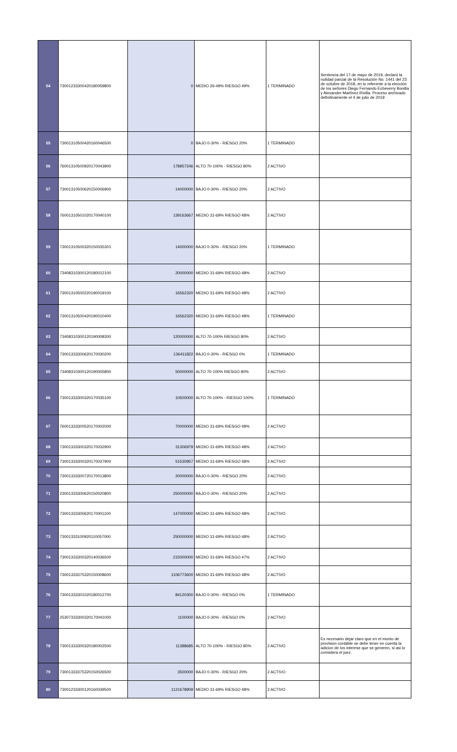| 54 | 73001233300420180059800 | 0 | MEDIO 26-49% RIESGO 49% | 1 TERMINADO | Sentencia del 17 de mayo de 2019, declaró la nulidad parcial de la Resolución No. 1441 del 23 de octubre de 2018, en lo referente a la elección de los señores Diego Fernando Echeverry Bonilla y Alexander Martínez Rivilla. Proceso archivado definitivamente el 4 de julio de 2019 |
| 55 | 73001310500420160046500 | 0 | BAJO 0-30% - RIESGO 20% | 1 TERMINADO | |
| 56 | 76001310500920170043900 | 178957246 | ALTO 70-100% - RIESGO 80% | 2 ACTIVO | |
| 57 | 73001310500620150006900 | 14000000 | BAJO 0-30% - RIESGO 20% | 2 ACTIVO | |
| 58 | 76001310501020170040100 | 139163667 | MEDIO 31-69% RIESGO 48% | 2 ACTIVO | |
| 59 | 73001310500320150035301 | 14000000 | BAJO 0-30% - RIESGO 20% | 1 TERMINADO | |
| 60 | 73408310300120180012100 | 20000000 | MEDIO 31-69% RIESGO 48% | 2 ACTIVO | |
| 61 | 73001310500220190019100 | 16562320 | MEDIO 31-69% RIESGO 48% | 2 ACTIVO | |
| 62 | 73001310500420190010400 | 16562320 | MEDIO 31-69% RIESGO 48% | 1 TERMINADO | |
| 63 | 73408310300120190008300 | 120000000 | ALTO 70-100% RIESGO 80% | 2 ACTIVO | |
| 64 | 73001333300620170030200 | 136411822 | BAJO 0-30% - RIESGO 0% | 1 TERMINADO | |
| 65 | 73408310300120190005800 | 50000000 | ALTO 70-100% RIESGO 80% | 2 ACTIVO | |
| 66 | 73001333300320170035100 | 10500000 | ALTO 70-100% - RIESGO 100% | 1 TERMINADO | |
| 67 | 76001333300520170002000 | 70000000 | MEDIO 31-69% RIESGO 48% | 2 ACTIVO | |
| 68 | 73001333300320170032900 | 31306979 | MEDIO 31-69% RIESGO 48% | 2 ACTIVO | |
| 69 | 73001333300320170037900 | 51530957 | MEDIO 31-69% RIESGO 48% | 2 ACTIVO | |
| 70 | 73001333300720170013800 | 20000000 | BAJO 0-30% - RIESGO 20% | 2 ACTIVO | |
| 71 | 23001333300620150020800 | 250000000 | BAJO 0-30% - RIESGO 20% | 2 ACTIVO | |
| 72 | 73001333300620170001100 | 147000000 | MEDIO 31-69% RIESGO 48% | 2 ACTIVO | |
| 73 | 73001333100920110057000 | 250000000 | MEDIO 31-69% RIESGO 48% | 2 ACTIVO | |
| 74 | 73001333300320140036500 | 215000000 | MEDIO 31-69% RIESGO 47% | 2 ACTIVO | |
| 75 | 73001333375320150008600 | 1106773600 | MEDIO 31-69% RIESGO 48% | 2 ACTIVO | |
| 76 | 73001333301020180012700 | 84120300 | BAJO 0-30% - RIESGO 0% | 1 TERMINADO | |
| 77 | 25307333300320170041000 | 1100000 | BAJO 0-30% - RIESGO 0% | 2 ACTIVO | |
| 78 | 73001333300320180002500 | 11388685 | ALTO 70-100% - RIESGO 80% | 2 ACTIVO | Es necesario dejar claro que en el monto de provision contable se debe tener en cuenta la adicion de los interese que se generen, si asi lo considera el juez. |
| 79 | 73001333375320150026500 | 3500000 | BAJO 0-30% - RIESGO 20% | 2 ACTIVO | |
| 80 | 73001233300120160039500 | 1121678909 | MEDIO 31-69% RIESGO 48% | 2 ACTIVO | |